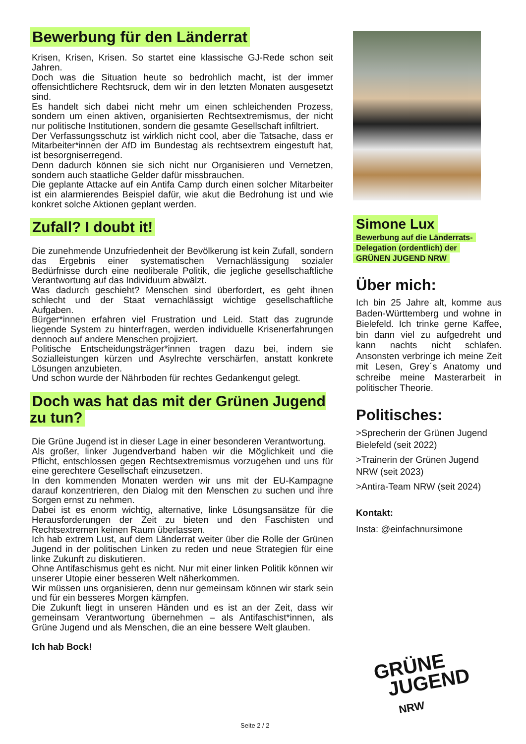Bewerbung für den Länderrat
Krisen, Krisen, Krisen. So startet eine klassische GJ-Rede schon seit Jahren.
Doch was die Situation heute so bedrohlich macht, ist der immer offensichtlichere Rechtsruck, dem wir in den letzten Monaten ausgesetzt sind.
Es handelt sich dabei nicht mehr um einen schleichenden Prozess, sondern um einen aktiven, organisierten Rechtsextremismus, der nicht nur politische Institutionen, sondern die gesamte Gesellschaft infiltriert.
Der Verfassungsschutz ist wirklich nicht cool, aber die Tatsache, dass er Mitarbeiter*innen der AfD im Bundestag als rechtsextrem eingestuft hat, ist besorgniserregend.
Denn dadurch können sie sich nicht nur Organisieren und Vernetzen, sondern auch staatliche Gelder dafür missbrauchen.
Die geplante Attacke auf ein Antifa Camp durch einen solcher Mitarbeiter ist ein alarmierendes Beispiel dafür, wie akut die Bedrohung ist und wie konkret solche Aktionen geplant werden.
Zufall? I doubt it!
Die zunehmende Unzufriedenheit der Bevölkerung ist kein Zufall, sondern das Ergebnis einer systematischen Vernachlässigung sozialer Bedürfnisse durch eine neoliberale Politik, die jegliche gesellschaftliche Verantwortung auf das Individuum abwälzt.
Was dadurch geschieht? Menschen sind überfordert, es geht ihnen schlecht und der Staat vernachlässigt wichtige gesellschaftliche Aufgaben.
Bürger*innen erfahren viel Frustration und Leid. Statt das zugrunde liegende System zu hinterfragen, werden individuelle Krisenerfahrungen dennoch auf andere Menschen projiziert.
Politische Entscheidungsträger*innen tragen dazu bei, indem sie Sozialleistungen kürzen und Asylrechte verschärfen, anstatt konkrete Lösungen anzubieten.
Und schon wurde der Nährboden für rechtes Gedankengut gelegt.
Doch was hat das mit der Grünen Jugend zu tun?
Die Grüne Jugend ist in dieser Lage in einer besonderen Verantwortung.
Als großer, linker Jugendverband haben wir die Möglichkeit und die Pflicht, entschlossen gegen Rechtsextremismus vorzugehen und uns für eine gerechtere Gesellschaft einzusetzen.
In den kommenden Monaten werden wir uns mit der EU-Kampagne darauf konzentrieren, den Dialog mit den Menschen zu suchen und ihre Sorgen ernst zu nehmen.
Dabei ist es enorm wichtig, alternative, linke Lösungsansätze für die Herausforderungen der Zeit zu bieten und den Faschisten und Rechtsextremen keinen Raum überlassen.
Ich hab extrem Lust, auf dem Länderrat weiter über die Rolle der Grünen Jugend in der politischen Linken zu reden und neue Strategien für eine linke Zukunft zu diskutieren.
Ohne Antifaschismus geht es nicht. Nur mit einer linken Politik können wir unserer Utopie einer besseren Welt näherkommen.
Wir müssen uns organisieren, denn nur gemeinsam können wir stark sein und für ein besseres Morgen kämpfen.
Die Zukunft liegt in unseren Händen und es ist an der Zeit, dass wir gemeinsam Verantwortung übernehmen – als Antifaschist*innen, als Grüne Jugend und als Menschen, die an eine bessere Welt glauben.
Ich hab Bock!
Simone Lux
Bewerbung auf die Länderrats-
Delegation (ordentlich) der
GRÜNEN JUGEND NRW
Über mich:
Ich bin 25 Jahre alt, komme aus Baden-Württemberg und wohne in Bielefeld. Ich trinke gerne Kaffee, bin dann viel zu aufgedreht und kann nachts nicht schlafen. Ansonsten verbringe ich meine Zeit mit Lesen, Grey´s Anatomy und schreibe meine Masterarbeit in politischer Theorie.
Politisches:
>Sprecherin der Grünen Jugend Bielefeld (seit 2022)
>Trainerin der Grünen Jugend NRW (seit 2023)
>Antira-Team NRW (seit 2024)
Kontakt:
Insta: @einfachnursimone
Seite 2 / 2
GRÜNE
JUGEND
NRW